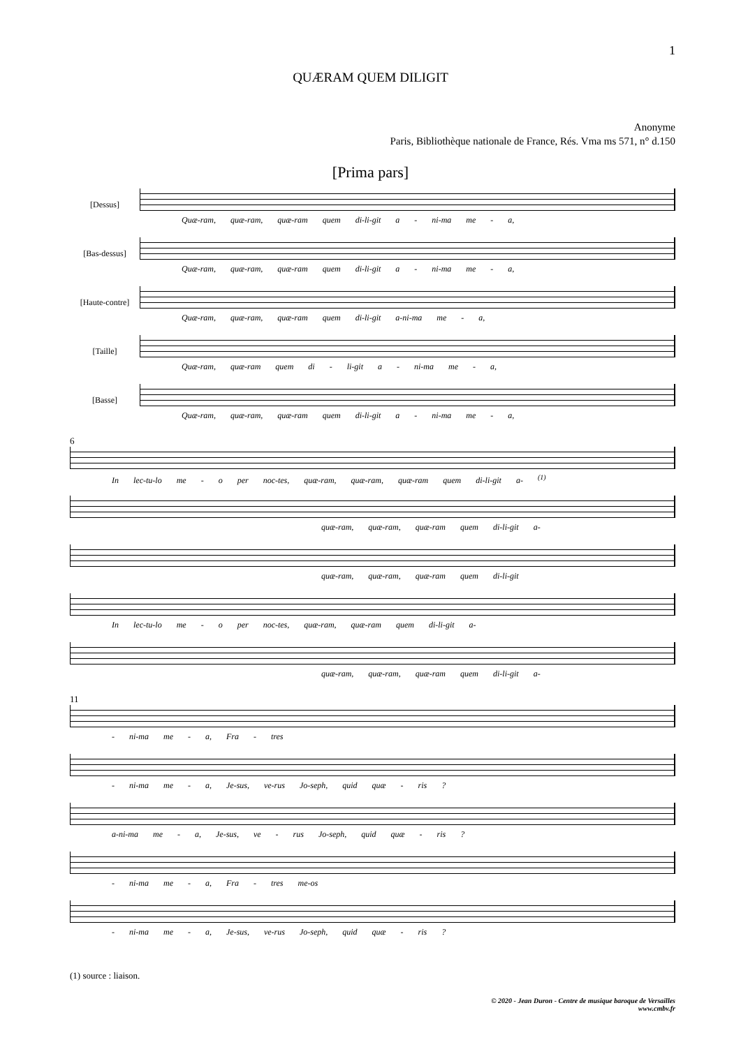1
QUÆRAM QUEM DILIGIT
Anonyme
Paris, Bibliothèque nationale de France, Rés. Vma ms 571, n° d.150
[Prima pars]
[Dessus]
Quæ-ram, quæ-ram, quæ-ram quem di-li-git a - ni-ma me - a,
[Bas-dessus]
Quæ-ram, quæ-ram, quæ-ram quem di-li-git a - ni-ma me - a,
[Haute-contre]
Quæ-ram, quæ-ram, quæ-ram quem di-li-git a-ni-ma me - a,
[Taille]
Quæ-ram, quæ-ram quem di - li-git a - ni-ma me - a,
[Basse]
Quæ-ram, quæ-ram, quæ-ram quem di-li-git a - ni-ma me - a,
6
In lec-tu-lo me - o per noc-tes, quæ-ram, quæ-ram, quæ-ram quem di-li-git a- <sup>(1)</sup>
quæ-ram, quæ-ram, quæ-ram quem di-li-git a-
quæ-ram, quæ-ram, quæ-ram quem di-li-git
In lec-tu-lo me - o per noc-tes, quæ-ram, quæ-ram quem di-li-git a-
quæ-ram, quæ-ram, quæ-ram quem di-li-git a-
11
- ni-ma me - a, Fra - tres
- ni-ma me - a, Je-sus, ve-rus Jo-seph, quid quæ - ris ?
a-ni-ma me - a, Je-sus, ve - rus Jo-seph, quid quæ - ris ?
- ni-ma me - a, Fra - tres me-os
- ni-ma me - a, Je-sus, ve-rus Jo-seph, quid quæ - ris ?
(1) source : liaison.
© 2020 - Jean Duron - Centre de musique baroque de Versailles
www.cmbv.fr